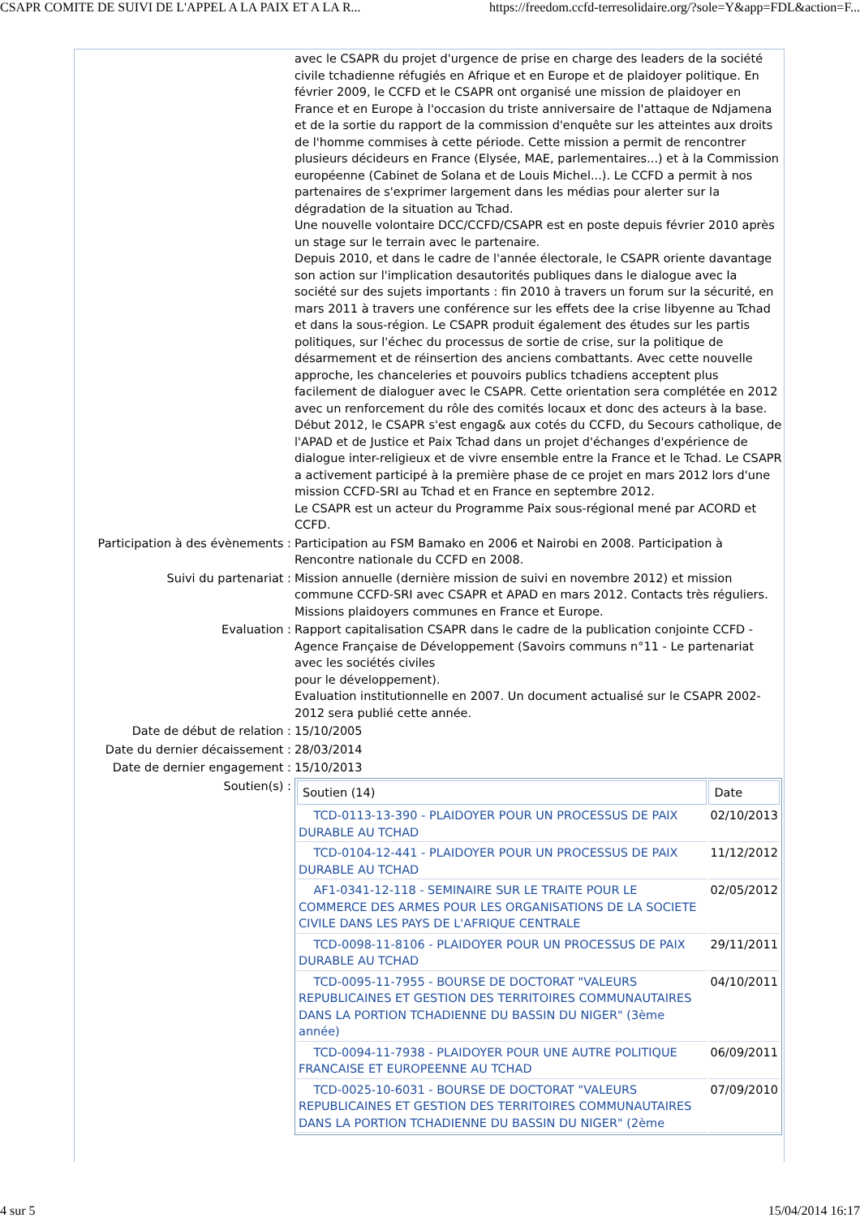CSAPR COMITE DE SUIVI DE L'APPEL A LA PAIX ET A LA R... https://freedom.ccfd-terresolidaire.org/?sole=Y&app=FDL&action=F...
| | avec le CSAPR du projet d'urgence de prise en charge des leaders de la société civile tchadienne réfugiés en Afrique et en Europe et de plaidoyer politique. En février 2009, le CCFD et le CSAPR ont organisé une mission de plaidoyer en France et en Europe à l'occasion du triste anniversaire de l'attaque de Ndjamena et de la sortie du rapport de la commission d'enquête sur les atteintes aux droits de l'homme commises à cette période. Cette mission a permit de rencontrer plusieurs décideurs en France (Elysée, MAE, parlementaires...) et à la Commission européenne (Cabinet de Solana et de Louis Michel...). Le CCFD a permit à nos partenaires de s'exprimer largement dans les médias pour alerter sur la dégradation de la situation au Tchad. Une nouvelle volontaire DCC/CCFD/CSAPR est en poste depuis février 2010 après un stage sur le terrain avec le partenaire. Depuis 2010, et dans le cadre de l'année électorale, le CSAPR oriente davantage son action sur l'implication desautorités publiques dans le dialogue avec la société sur des sujets importants : fin 2010 à travers un forum sur la sécurité, en mars 2011 à travers une conférence sur les effets dee la crise libyenne au Tchad et dans la sous-région. Le CSAPR produit également des études sur les partis politiques, sur l'échec du processus de sortie de crise, sur la politique de désarmement et de réinsertion des anciens combattants. Avec cette nouvelle approche, les chanceleries et pouvoirs publics tchadiens acceptent plus facilement de dialoguer avec le CSAPR. Cette orientation sera complétée en 2012 avec un renforcement du rôle des comités locaux et donc des acteurs à la base. Début 2012, le CSAPR s'est engag& aux cotés du CCFD, du Secours catholique, de l'APAD et de Justice et Paix Tchad dans un projet d'échanges d'expérience de dialogue inter-religieux et de vivre ensemble entre la France et le Tchad. Le CSAPR a activement participé à la première phase de ce projet en mars 2012 lors d'une mission CCFD-SRI au Tchad et en France en septembre 2012. Le CSAPR est un acteur du Programme Paix sous-régional mené par ACORD et CCFD. |
| Participation à des évènements : | Participation au FSM Bamako en 2006 et Nairobi en 2008. Participation à Rencontre nationale du CCFD en 2008. |
| Suivi du partenariat : | Mission annuelle (dernière mission de suivi en novembre 2012) et mission commune CCFD-SRI avec CSAPR et APAD en mars 2012. Contacts très réguliers. Missions plaidoyers communes en France et Europe. |
| Evaluation : | Rapport capitalisation CSAPR dans le cadre de la publication conjointe CCFD - Agence Française de Développement (Savoirs communs n°11 - Le partenariat avec les sociétés civiles pour le développement). Evaluation institutionnelle en 2007. Un document actualisé sur le CSAPR 2002-2012 sera publié cette année. |
| Date de début de relation : | 15/10/2005 |
| Date du dernier décaissement : | 28/03/2014 |
| Date de dernier engagement : | 15/10/2013 |
| Soutien(s) : | / Soutien (14) / Date / / --- / --- / / TCD-0113-13-390 - PLAIDOYER POUR UN PROCESSUS DE PAIX DURABLE AU TCHAD / 02/10/2013 / / TCD-0104-12-441 - PLAIDOYER POUR UN PROCESSUS DE PAIX DURABLE AU TCHAD / 11/12/2012 / / AF1-0341-12-118 - SEMINAIRE SUR LE TRAITE POUR LE COMMERCE DES ARMES POUR LES ORGANISATIONS DE LA SOCIETE CIVILE DANS LES PAYS DE L'AFRIQUE CENTRALE / 02/05/2012 / / TCD-0098-11-8106 - PLAIDOYER POUR UN PROCESSUS DE PAIX DURABLE AU TCHAD / 29/11/2011 / / TCD-0095-11-7955 - BOURSE DE DOCTORAT "VALEURS REPUBLICAINES ET GESTION DES TERRITOIRES COMMUNAUTAIRES DANS LA PORTION TCHADIENNE DU BASSIN DU NIGER" (3ème année) / 04/10/2011 / / TCD-0094-11-7938 - PLAIDOYER POUR UNE AUTRE POLITIQUE FRANCAISE ET EUROPEENNE AU TCHAD / 06/09/2011 / / TCD-0025-10-6031 - BOURSE DE DOCTORAT "VALEURS REPUBLICAINES ET GESTION DES TERRITOIRES COMMUNAUTAIRES DANS LA PORTION TCHADIENNE DU BASSIN DU NIGER" (2ème / 07/09/2010 / |
4 sur 5 15/04/2014 16:17